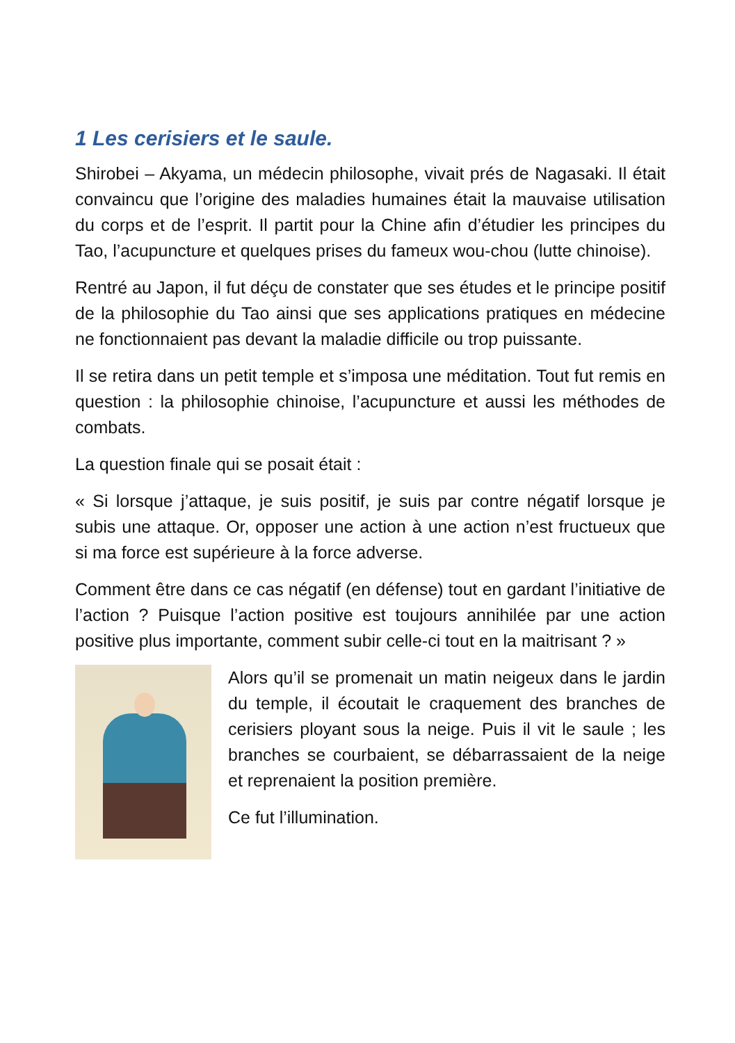1 Les cerisiers et le saule.
Shirobei – Akyama, un médecin philosophe, vivait prés de Nagasaki. Il était convaincu que l’origine des maladies humaines était la mauvaise utilisation du corps et de l’esprit. Il partit pour la Chine afin d’étudier les principes du Tao, l’acupuncture et quelques prises du fameux wou-chou (lutte chinoise).
Rentré au Japon, il fut déçu de constater que ses études et le principe positif de la philosophie du Tao ainsi que ses applications pratiques en médecine ne fonctionnaient pas devant la maladie difficile ou trop puissante.
Il se retira dans un petit temple et s’imposa une méditation. Tout fut remis en question : la philosophie chinoise, l’acupuncture et aussi les méthodes de combats.
La question finale qui se posait était :
« Si lorsque j’attaque, je suis positif, je suis par contre négatif lorsque je subis une attaque. Or, opposer une action à une action n’est fructueux que si ma force est supérieure à la force adverse.
Comment être dans ce cas négatif (en défense) tout en gardant l’initiative de l’action ? Puisque l’action positive est toujours annihilée par une action positive plus importante, comment subir celle-ci tout en la maitrisant ? »
Alors qu’il se promenait un matin neigeux dans le jardin du temple, il écoutait le craquement des branches de cerisiers ployant sous la neige. Puis il vit le saule ; les branches se courbaient, se débarrassaient de la neige et reprenaient la position première.
Ce fut l’illumination.